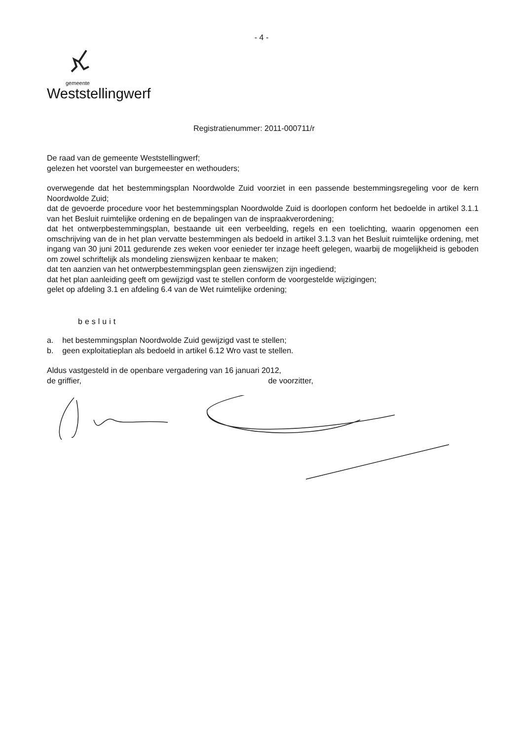- 4 -
gemeente
Weststellingwerf
Registratienummer: 2011-000711/r
De raad van de gemeente Weststellingwerf;
gelezen het voorstel van burgemeester en wethouders;
overwegende dat het bestemmingsplan Noordwolde Zuid voorziet in een passende bestemmingsregeling voor de kern Noordwolde Zuid;
dat de gevoerde procedure voor het bestemmingsplan Noordwolde Zuid is doorlopen conform het bedoelde in artikel 3.1.1 van het Besluit ruimtelijke ordening en de bepalingen van de inspraakverordening;
dat het ontwerpbestemmingsplan, bestaande uit een verbeelding, regels en een toelichting, waarin opgenomen een omschrijving van de in het plan vervatte bestemmingen als bedoeld in artikel 3.1.3 van het Besluit ruimtelijke ordening, met ingang van 30 juni 2011 gedurende zes weken voor eenieder ter inzage heeft gelegen, waarbij de mogelijkheid is geboden om zowel schriftelijk als mondeling zienswijzen kenbaar te maken;
dat ten aanzien van het ontwerpbestemmingsplan geen zienswijzen zijn ingediend;
dat het plan aanleiding geeft om gewijzigd vast te stellen conform de voorgestelde wijzigingen;
gelet op afdeling 3.1 en afdeling 6.4 van de Wet ruimtelijke ordening;
besluit
a. het bestemmingsplan Noordwolde Zuid gewijzigd vast te stellen;
b. geen exploitatieplan als bedoeld in artikel 6.12 Wro vast te stellen.
Aldus vastgesteld in de openbare vergadering van 16 januari 2012,
de griffier, de voorzitter,